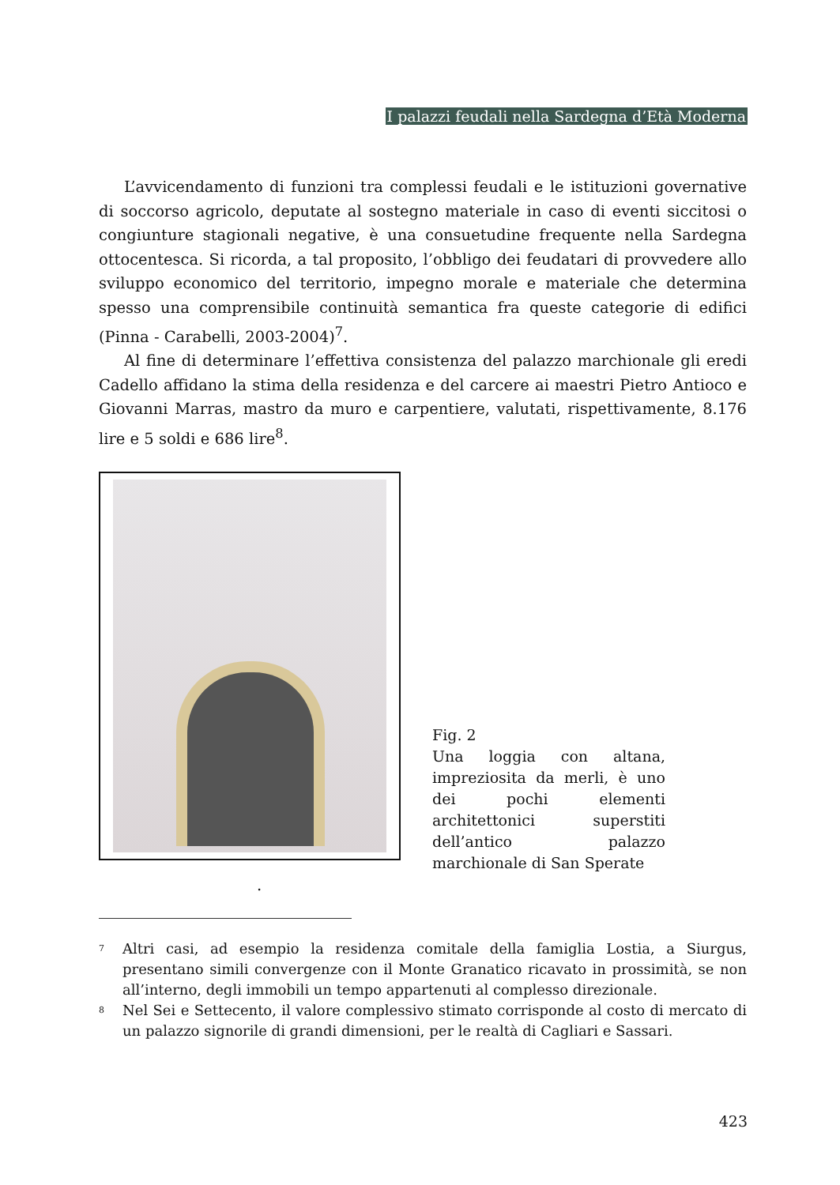I palazzi feudali nella Sardegna d’Età Moderna
L’avvicendamento di funzioni tra complessi feudali e le istituzioni governative di soccorso agricolo, deputate al sostegno materiale in caso di eventi siccitosi o congiunture stagionali negative, è una consuetudine frequente nella Sardegna ottocentesca. Si ricorda, a tal proposito, l’obbligo dei feudatari di provvedere allo sviluppo economico del territorio, impegno morale e materiale che determina spesso una comprensibile continuità semantica fra queste categorie di edifici (Pinna - Carabelli, 2003-2004)<sup>7</sup>.
Al fine di determinare l’effettiva consistenza del palazzo marchionale gli eredi Cadello affidano la stima della residenza e del carcere ai maestri Pietro Antioco e Giovanni Marras, mastro da muro e carpentiere, valutati, rispettivamente, 8.176 lire e 5 soldi e 686 lire<sup>8</sup>.
Fig. 2
Una loggia con altana, impreziosita da merli, è uno dei pochi elementi architettonici superstiti dell’antico palazzo marchionale di San Sperate
.
<sup>7</sup> Altri casi, ad esempio la residenza comitale della famiglia Lostia, a Siurgus, presentano simili convergenze con il Monte Granatico ricavato in prossimità, se non all’interno, degli immobili un tempo appartenuti al complesso direzionale.
<sup>8</sup> Nel Sei e Settecento, il valore complessivo stimato corrisponde al costo di mercato di un palazzo signorile di grandi dimensioni, per le realtà di Cagliari e Sassari.
423